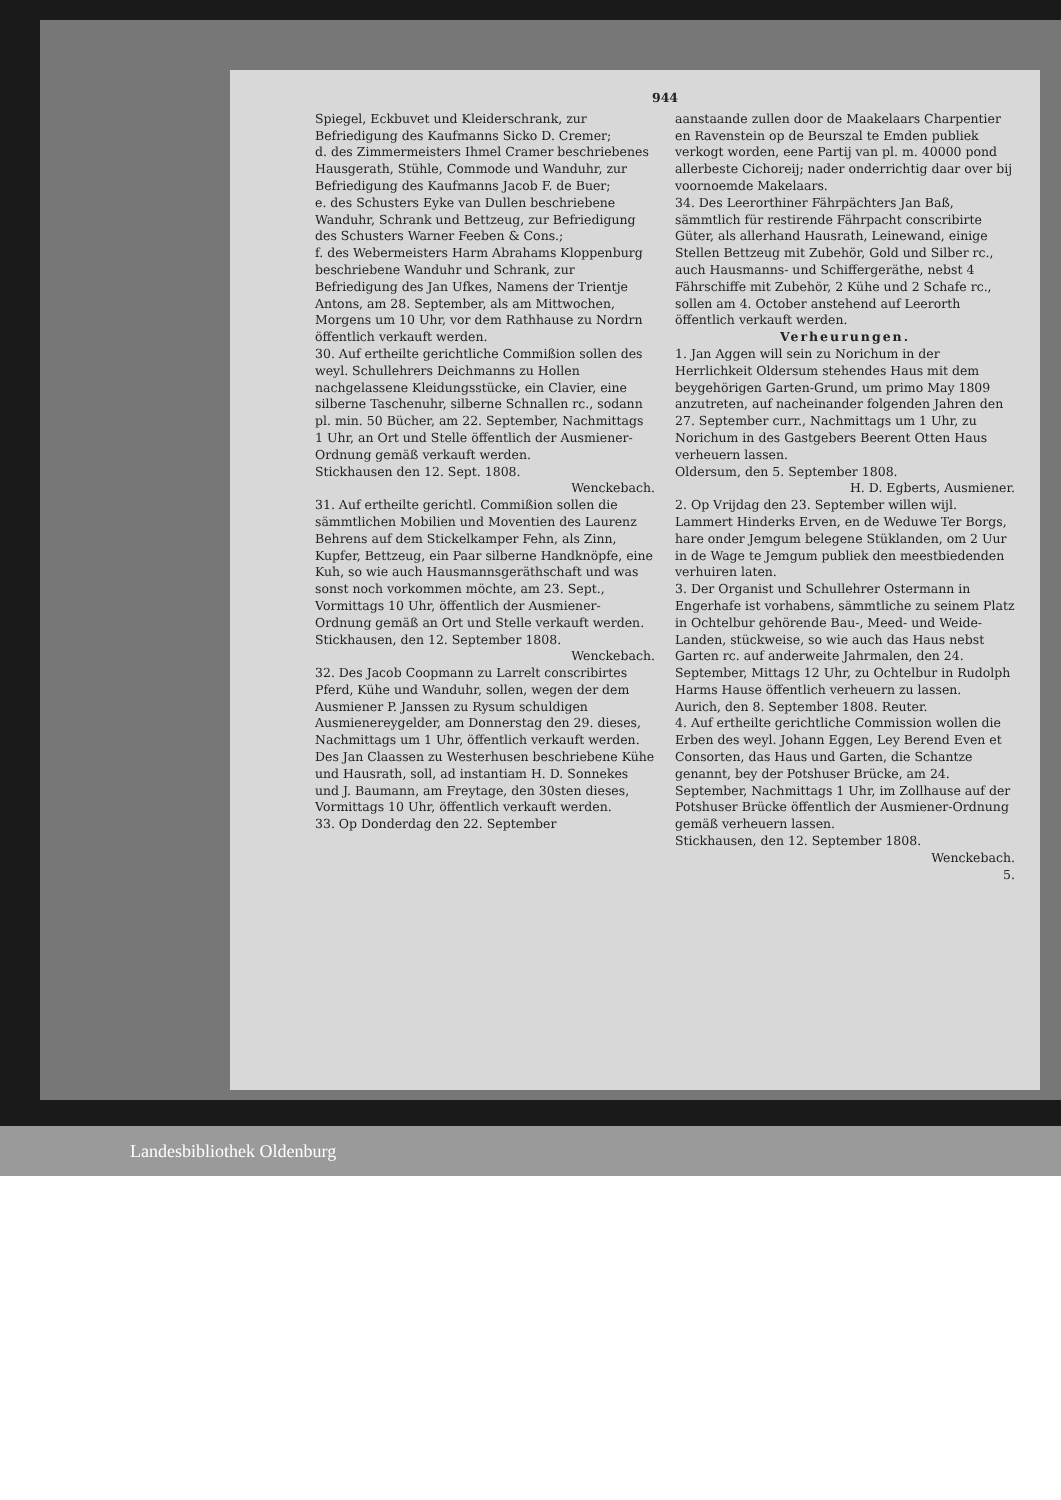944
Spiegel, Eckbuvet und Kleiderschrank, zur Befriedigung des Kaufmanns Sicko D. Cremer;
d. des Zimmermeisters Ihmel Cramer beschriebenes Hausgerath, Stühle, Commode und Wanduhr, zur Befriedigung des Kaufmanns Jacob F. de Buer;
e. des Schusters Eyke van Dullen beschriebene Wanduhr, Schrank und Bettzeug, zur Befriedigung des Schusters Warner Feeben & Cons.;
f. des Webermeisters Harm Abrahams Kloppenburg beschriebene Wanduhr und Schrank, zur Befriedigung des Jan Ufkes, Namens der Trientje Antons, am 28. September, als am Mittwochen, Morgens um 10 Uhr, vor dem Rathhause zu Nordrn öffentlich verkauft werden.
30. Auf ertheilte gerichtliche Commißion sollen des weyl. Schullehrers Deichmanns zu Hollen nachgelassene Kleidungsstücke, ein Clavier, eine silberne Taschenuhr, silberne Schnallen rc., sodann pl. min. 50 Bücher, am 22. September, Nachmittags 1 Uhr, an Ort und Stelle öffentlich der Ausmiener-Ordnung gemäß verkauft werden.
Stickhausen den 12. Sept. 1808.
Wenckebach.
31. Auf ertheilte gerichtl. Commißion sollen die sämmtlichen Mobilien und Moventien des Laurenz Behrens auf dem Stickelkamper Fehn, als Zinn, Kupfer, Bettzeug, ein Paar silberne Handknöpfe, eine Kuh, so wie auch Hausmannsgeräthschaft und was sonst noch vorkommen möchte, am 23. Sept., Vormittags 10 Uhr, öffentlich der Ausmiener-Ordnung gemäß an Ort und Stelle verkauft werden.
Stickhausen, den 12. September 1808.
Wenckebach.
32. Des Jacob Coopmann zu Larrelt conscribirtes Pferd, Kühe und Wanduhr, sollen, wegen der dem Ausmiener P. Janssen zu Rysum schuldigen Ausmienereygelder, am Donnerstag den 29. dieses, Nachmittags um 1 Uhr, öffentlich verkauft werden.
Des Jan Claassen zu Westerhusen beschriebene Kühe und Hausrath, soll, ad instantiam H. D. Sonnekes und J. Baumann, am Freytage, den 30sten dieses, Vormittags 10 Uhr, öffentlich verkauft werden.
33. Op Donderdag den 22. September
aanstaande zullen door de Maakelaars Charpentier en Ravenstein op de Beurszal te Emden publiek verkogt worden, eene Partij van pl. m. 40000 pond allerbeste Cichoreij; nader onderrichtig daar over bij voornoemde Makelaars.
34. Des Leerorthiner Fährpächters Jan Baß, sämmtlich für restirende Fährpacht conscribirte Güter, als allerhand Hausrath, Leinewand, einige Stellen Bettzeug mit Zubehör, Gold und Silber rc., auch Hausmanns- und Schiffergeräthe, nebst 4 Fährschiffe mit Zubehör, 2 Kühe und 2 Schafe rc., sollen am 4. October anstehend auf Leerorth öffentlich verkauft werden.
Verheurungen.
1. Jan Aggen will sein zu Norichum in der Herrlichkeit Oldersum stehendes Haus mit dem beygehörigen Garten-Grund, um primo May 1809 anzutreten, auf nacheinander folgenden Jahren den 27. September curr., Nachmittags um 1 Uhr, zu Norichum in des Gastgebers Beerent Otten Haus verheuern lassen.
Oldersum, den 5. September 1808.
H. D. Egberts, Ausmiener.
2. Op Vrijdag den 23. September willen wijl. Lammert Hinderks Erven, en de Weduwe Ter Borgs, hare onder Jemgum belegene Stüklanden, om 2 Uur in de Wage te Jemgum publiek den meestbiedenden verhuiren laten.
3. Der Organist und Schullehrer Ostermann in Engerhafe ist vorhabens, sämmtliche zu seinem Platz in Ochtelbur gehörende Bau-, Meed- und Weide-Landen, stückweise, so wie auch das Haus nebst Garten rc. auf anderweite Jahrmalen, den 24. September, Mittags 12 Uhr, zu Ochtelbur in Rudolph Harms Hause öffentlich verheuern zu lassen.
Aurich, den 8. September 1808. Reuter.
4. Auf ertheilte gerichtliche Commission wollen die Erben des weyl. Johann Eggen, Ley Berend Even et Consorten, das Haus und Garten, die Schantze genannt, bey der Potshuser Brücke, am 24. September, Nachmittags 1 Uhr, im Zollhause auf der Potshuser Brücke öffentlich der Ausmiener-Ordnung gemäß verheuern lassen.
Stickhausen, den 12. September 1808.
Wenckebach.
5.
Landesbibliothek Oldenburg